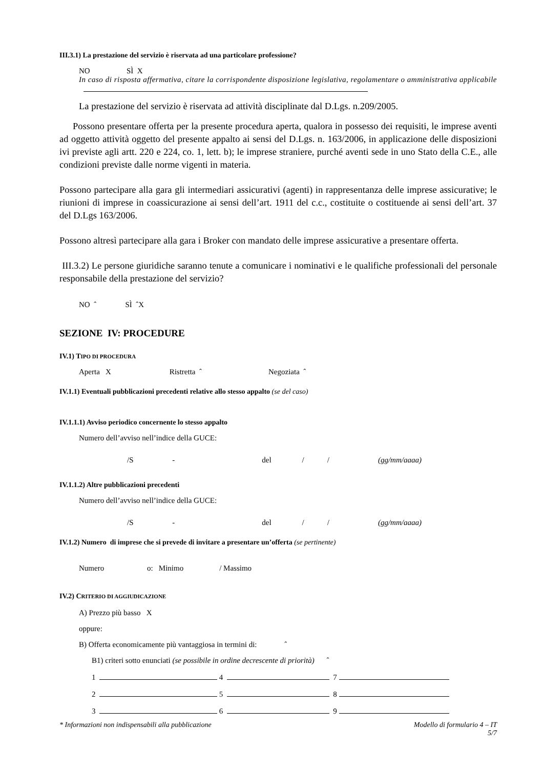III.3.1) La prestazione del servizio è riservata ad una particolare professione?
NO SÌ X
In caso di risposta affermativa, citare la corrispondente disposizione legislativa, regolamentare o amministrativa applicabile
La prestazione del servizio è riservata ad attività disciplinate dal D.Lgs. n.209/2005.
Possono presentare offerta per la presente procedura aperta, qualora in possesso dei requisiti, le imprese aventi ad oggetto attività oggetto del presente appalto ai sensi del D.Lgs. n. 163/2006, in applicazione delle disposizioni ivi previste agli artt. 220 e 224, co. 1, lett. b); le imprese straniere, purché aventi sede in uno Stato della C.E., alle condizioni previste dalle norme vigenti in materia.
Possono partecipare alla gara gli intermediari assicurativi (agenti) in rappresentanza delle imprese assicurative; le riunioni di imprese in coassicurazione ai sensi dell’art. 1911 del c.c., costituite o costituende ai sensi dell’art. 37 del D.Lgs 163/2006.
Possono altresì partecipare alla gara i Broker con mandato delle imprese assicurative a presentare offerta.
III.3.2) Le persone giuridiche saranno tenute a comunicare i nominativi e le qualifiche professionali del personale responsabile della prestazione del servizio?
NO ˆ SÌ ˆX
SEZIONE IV: PROCEDURE
IV.1) TIPO DI PROCEDURA
Aperta X Ristretta ˆ Negoziata ˆ
IV.1.1) Eventuali pubblicazioni precedenti relative allo stesso appalto (se del caso)
IV.1.1.1) Avviso periodico concernente lo stesso appalto
Numero dell’avviso nell’indice della GUCE:
/S - del / / (gg/mm/aaaa)
IV.1.1.2) Altre pubblicazioni precedenti
Numero dell’avviso nell’indice della GUCE:
/S - del / / (gg/mm/aaaa)
IV.1.2) Numero di imprese che si prevede di invitare a presentare un’offerta (se pertinente)
Numero o: Minimo / Massimo
IV.2) CRITERIO DI AGGIUDICAZIONE
A) Prezzo più basso X
oppure:
B) Offerta economicamente più vantaggiosa in termini di: ˆ
B1) criteri sotto enunciati (se possibile in ordine decrescente di priorità) ˆ
1 4 7
2 5 8
3 6 9
* Informazioni non indispensabili alla pubblicazione Modello di formulario 4 – IT
5/7